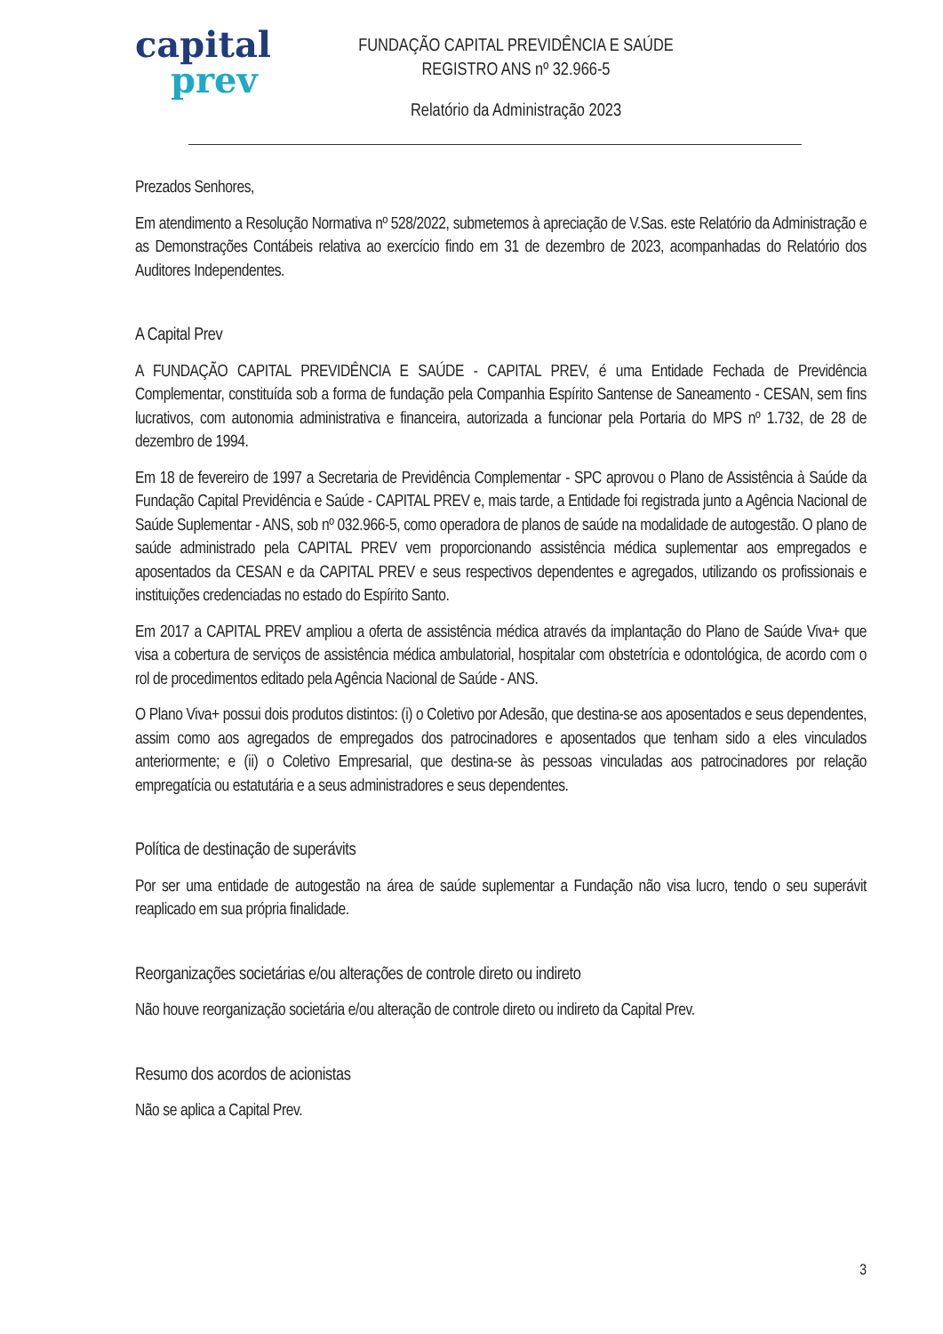capital
prev
FUNDAÇÃO CAPITAL PREVIDÊNCIA E SAÚDE
REGISTRO ANS nº 32.966-5
Relatório da Administração 2023
Prezados Senhores,
Em atendimento a Resolução Normativa nº 528/2022, submetemos à apreciação de V.Sas. este Relatório da Administração e as Demonstrações Contábeis relativa ao exercício findo em 31 de dezembro de 2023, acompanhadas do Relatório dos Auditores Independentes.
A Capital Prev
A FUNDAÇÃO CAPITAL PREVIDÊNCIA E SAÚDE - CAPITAL PREV, é uma Entidade Fechada de Previdência Complementar, constituída sob a forma de fundação pela Companhia Espírito Santense de Saneamento - CESAN, sem fins lucrativos, com autonomia administrativa e financeira, autorizada a funcionar pela Portaria do MPS nº 1.732, de 28 de dezembro de 1994.
Em 18 de fevereiro de 1997 a Secretaria de Previdência Complementar - SPC aprovou o Plano de Assistência à Saúde da Fundação Capital Previdência e Saúde - CAPITAL PREV e, mais tarde, a Entidade foi registrada junto a Agência Nacional de Saúde Suplementar - ANS, sob nº 032.966-5, como operadora de planos de saúde na modalidade de autogestão. O plano de saúde administrado pela CAPITAL PREV vem proporcionando assistência médica suplementar aos empregados e aposentados da CESAN e da CAPITAL PREV e seus respectivos dependentes e agregados, utilizando os profissionais e instituições credenciadas no estado do Espírito Santo.
Em 2017 a CAPITAL PREV ampliou a oferta de assistência médica através da implantação do Plano de Saúde Viva+ que visa a cobertura de serviços de assistência médica ambulatorial, hospitalar com obstetrícia e odontológica, de acordo com o rol de procedimentos editado pela Agência Nacional de Saúde - ANS.
O Plano Viva+ possui dois produtos distintos: (i) o Coletivo por Adesão, que destina-se aos aposentados e seus dependentes, assim como aos agregados de empregados dos patrocinadores e aposentados que tenham sido a eles vinculados anteriormente; e (ii) o Coletivo Empresarial, que destina-se às pessoas vinculadas aos patrocinadores por relação empregatícia ou estatutária e a seus administradores e seus dependentes.
Política de destinação de superávits
Por ser uma entidade de autogestão na área de saúde suplementar a Fundação não visa lucro, tendo o seu superávit reaplicado em sua própria finalidade.
Reorganizações societárias e/ou alterações de controle direto ou indireto
Não houve reorganização societária e/ou alteração de controle direto ou indireto da Capital Prev.
Resumo dos acordos de acionistas
Não se aplica a Capital Prev.
3